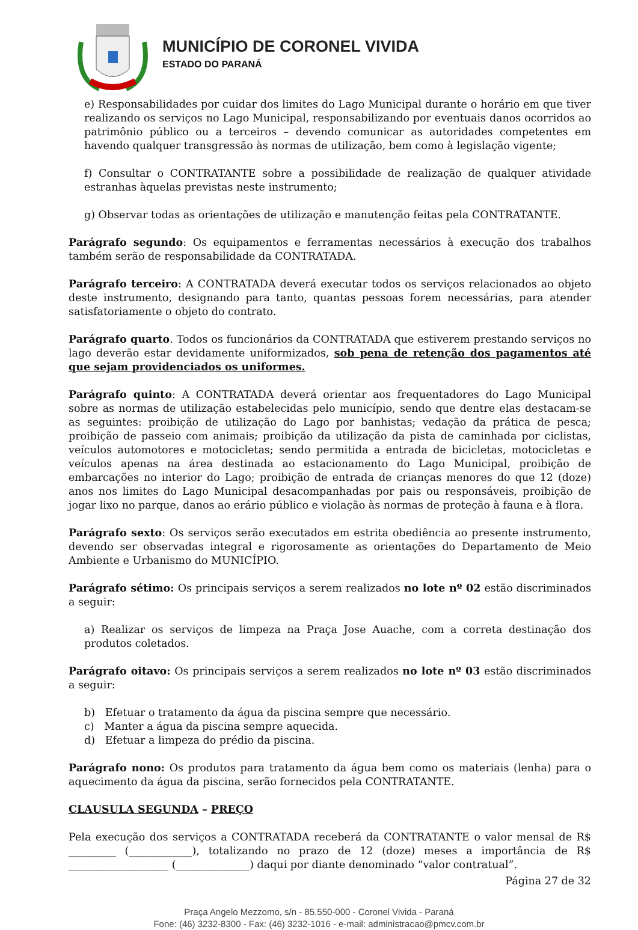MUNICÍPIO DE CORONEL VIVIDA
ESTADO DO PARANÁ
e) Responsabilidades por cuidar dos limites do Lago Municipal durante o horário em que tiver realizando os serviços no Lago Municipal, responsabilizando por eventuais danos ocorridos ao patrimônio público ou a terceiros – devendo comunicar as autoridades competentes em havendo qualquer transgressão às normas de utilização, bem como à legislação vigente;
f) Consultar o CONTRATANTE sobre a possibilidade de realização de qualquer atividade estranhas àquelas previstas neste instrumento;
g) Observar todas as orientações de utilização e manutenção feitas pela CONTRATANTE.
Parágrafo segundo: Os equipamentos e ferramentas necessários à execução dos trabalhos também serão de responsabilidade da CONTRATADA.
Parágrafo terceiro: A CONTRATADA deverá executar todos os serviços relacionados ao objeto deste instrumento, designando para tanto, quantas pessoas forem necessárias, para atender satisfatoriamente o objeto do contrato.
Parágrafo quarto. Todos os funcionários da CONTRATADA que estiverem prestando serviços no lago deverão estar devidamente uniformizados, sob pena de retenção dos pagamentos até que sejam providenciados os uniformes.
Parágrafo quinto: A CONTRATADA deverá orientar aos frequentadores do Lago Municipal sobre as normas de utilização estabelecidas pelo município, sendo que dentre elas destacam-se as seguintes: proibição de utilização do Lago por banhistas; vedação da prática de pesca; proibição de passeio com animais; proibição da utilização da pista de caminhada por ciclistas, veículos automotores e motocicletas; sendo permitida a entrada de bicicletas, motocicletas e veículos apenas na área destinada ao estacionamento do Lago Municipal, proibição de embarcações no interior do Lago; proibição de entrada de crianças menores do que 12 (doze) anos nos limites do Lago Municipal desacompanhadas por pais ou responsáveis, proibição de jogar lixo no parque, danos ao erário público e violação às normas de proteção à fauna e à flora.
Parágrafo sexto: Os serviços serão executados em estrita obediência ao presente instrumento, devendo ser observadas integral e rigorosamente as orientações do Departamento de Meio Ambiente e Urbanismo do MUNICÍPIO.
Parágrafo sétimo: Os principais serviços a serem realizados no lote nº 02 estão discriminados a seguir:
a) Realizar os serviços de limpeza na Praça Jose Auache, com a correta destinação dos produtos coletados.
Parágrafo oitavo: Os principais serviços a serem realizados no lote nº 03 estão discriminados a seguir:
b) Efetuar o tratamento da água da piscina sempre que necessário.
c) Manter a água da piscina sempre aquecida.
d) Efetuar a limpeza do prédio da piscina.
Parágrafo nono: Os produtos para tratamento da água bem como os materiais (lenha) para o aquecimento da água da piscina, serão fornecidos pela CONTRATANTE.
CLAUSULA SEGUNDA – PREÇO
Pela execução dos serviços a CONTRATADA receberá da CONTRATANTE o valor mensal de R$ _________ (____________), totalizando no prazo de 12 (doze) meses a importância de R$ ___________________ (______________) daqui por diante denominado “valor contratual”.
Página 27 de 32
Praça Angelo Mezzomo, s/n - 85.550-000 - Coronel Vivida - Paraná
Fone: (46) 3232-8300 - Fax: (46) 3232-1016 - e-mail: administracao@pmcv.com.br